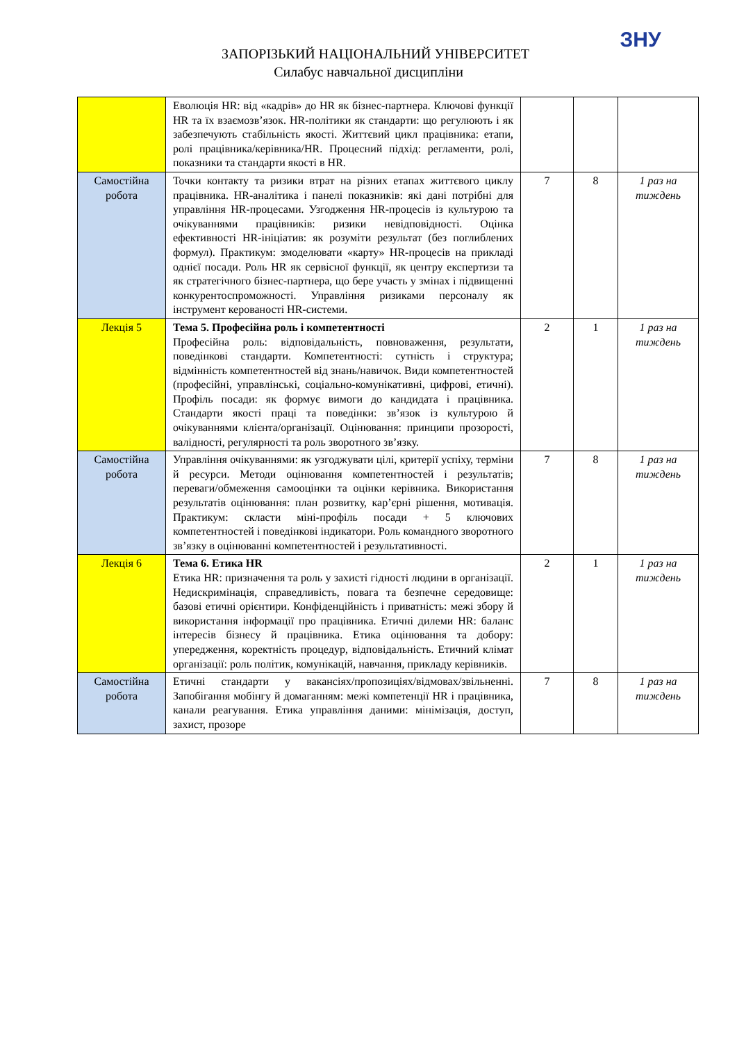ЗАПОРІЗЬКИЙ НАЦІОНАЛЬНИЙ УНІВЕРСИТЕТ
Силабус навчальної дисципліни
ЗНУ
| | Еволюція HR: від «кадрів» до HR як бізнес-партнера. Ключові функції HR та їх взаємозв’язок. HR-політики як стандарти: що регулюють і як забезпечують стабільність якості. Життєвий цикл працівника: етапи, ролі працівника/керівника/HR. Процесний підхід: регламенти, ролі, показники та стандарти якості в HR. | | | |
| Самостійна робота | Точки контакту та ризики втрат на різних етапах життєвого циклу працівника. HR-аналітика і панелі показників: які дані потрібні для управління HR-процесами. Узгодження HR-процесів із культурою та очікуваннями працівників: ризики невідповідності. Оцінка ефективності HR-ініціатив: як розуміти результат (без поглиблених формул). Практикум: змоделювати «карту» HR-процесів на прикладі однієї посади. Роль HR як сервісної функції, як центру експертизи та як стратегічного бізнес-партнера, що бере участь у змінах і підвищенні конкурентоспроможності. Управління ризиками персоналу як інструмент керованості HR-системи. | 7 | 8 | 1 раз на тиждень |
| Лекція 5 | Тема 5. Професійна роль і компетентності Професійна роль: відповідальність, повноваження, результати, поведінкові стандарти. Компетентності: сутність і структура; відмінність компетентностей від знань/навичок. Види компетентностей (професійні, управлінські, соціально-комунікативні, цифрові, етичні). Профіль посади: як формує вимоги до кандидата і працівника. Стандарти якості праці та поведінки: зв’язок із культурою й очікуваннями клієнта/організації. Оцінювання: принципи прозорості, валідності, регулярності та роль зворотного зв’язку. | 2 | 1 | 1 раз на тиждень |
| Самостійна робота | Управління очікуваннями: як узгоджувати цілі, критерії успіху, терміни й ресурси. Методи оцінювання компетентностей і результатів; переваги/обмеження самооцінки та оцінки керівника. Використання результатів оцінювання: план розвитку, кар’єрні рішення, мотивація. Практикум: скласти міні-профіль посади + 5 ключових компетентностей і поведінкові індикатори. Роль командного зворотного зв’язку в оцінюванні компетентностей і результативності. | 7 | 8 | 1 раз на тиждень |
| Лекція 6 | Тема 6. Етика HR Етика HR: призначення та роль у захисті гідності людини в організації. Недискримінація, справедливість, повага та безпечне середовище: базові етичні орієнтири. Конфіденційність і приватність: межі збору й використання інформації про працівника. Етичні дилеми HR: баланс інтересів бізнесу й працівника. Етика оцінювання та добору: упередження, коректність процедур, відповідальність. Етичний клімат організації: роль політик, комунікацій, навчання, прикладу керівників. | 2 | 1 | 1 раз на тиждень |
| Самостійна робота | Етичні стандарти у вакансіях/пропозиціях/відмовах/звільненні. Запобігання мобінгу й домаганням: межі компетенції HR і працівника, канали реагування. Етика управління даними: мінімізація, доступ, захист, прозоре | 7 | 8 | 1 раз на тиждень |